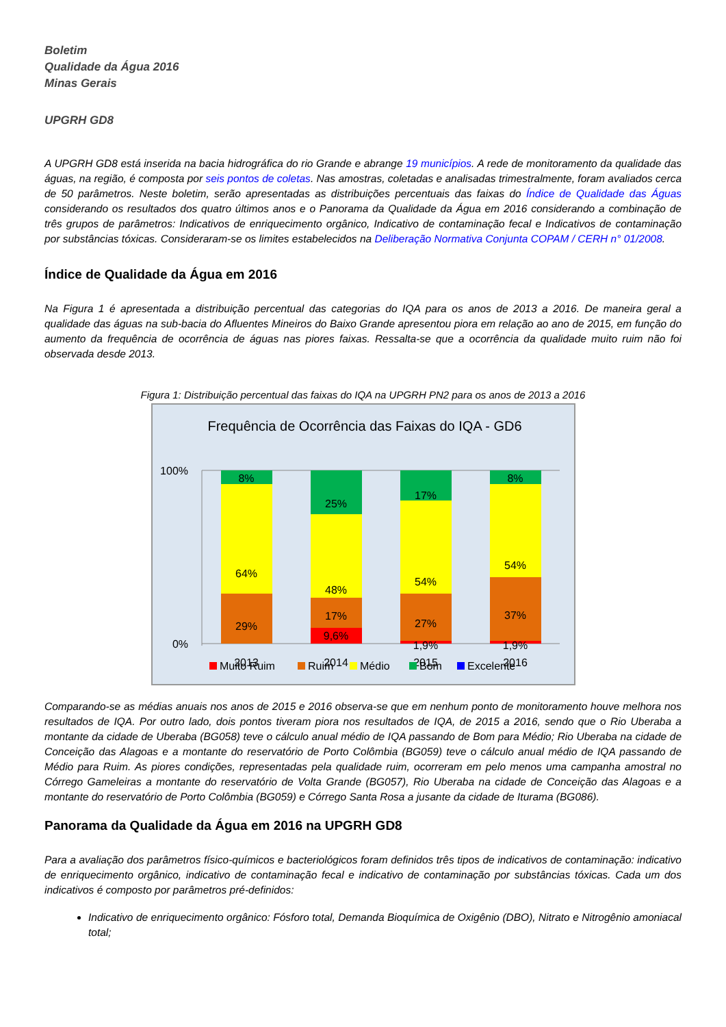Boletim
Qualidade da Água 2016
Minas Gerais
UPGRH GD8
A UPGRH GD8 está inserida na bacia hidrográfica do rio Grande e abrange 19 municípios. A rede de monitoramento da qualidade das águas, na região, é composta por seis pontos de coletas. Nas amostras, coletadas e analisadas trimestralmente, foram avaliados cerca de 50 parâmetros. Neste boletim, serão apresentadas as distribuições percentuais das faixas do Índice de Qualidade das Águas considerando os resultados dos quatro últimos anos e o Panorama da Qualidade da Água em 2016 considerando a combinação de três grupos de parâmetros: Indicativos de enriquecimento orgânico, Indicativo de contaminação fecal e Indicativos de contaminação por substâncias tóxicas. Consideraram-se os limites estabelecidos na Deliberação Normativa Conjunta COPAM / CERH n° 01/2008.
Índice de Qualidade da Água em 2016
Na Figura 1 é apresentada a distribuição percentual das categorias do IQA para os anos de 2013 a 2016. De maneira geral a qualidade das águas na sub-bacia do Afluentes Mineiros do Baixo Grande apresentou piora em relação ao ano de 2015, em função do aumento da frequência de ocorrência de águas nas piores faixas. Ressalta-se que a ocorrência da qualidade muito ruim não foi observada desde 2013.
Figura 1: Distribuição percentual das faixas do IQA na UPGRH PN2 para os anos de 2013 a 2016
Frequência de Ocorrência das Faixas do IQA - GD6
100%
0%
8%
64%
29%
25%
48%
17%
9,6%
17%
54%
27%
1,9%
8%
54%
37%
1,9%
2013
2014
2015
2016
Muito Ruim
Ruim
Médio
Bom
Excelente
Comparando-se as médias anuais nos anos de 2015 e 2016 observa-se que em nenhum ponto de monitoramento houve melhora nos resultados de IQA. Por outro lado, dois pontos tiveram piora nos resultados de IQA, de 2015 a 2016, sendo que o Rio Uberaba a montante da cidade de Uberaba (BG058) teve o cálculo anual médio de IQA passando de Bom para Médio; Rio Uberaba na cidade de Conceição das Alagoas e a montante do reservatório de Porto Colômbia (BG059) teve o cálculo anual médio de IQA passando de Médio para Ruim. As piores condições, representadas pela qualidade ruim, ocorreram em pelo menos uma campanha amostral no Córrego Gameleiras a montante do reservatório de Volta Grande (BG057), Rio Uberaba na cidade de Conceição das Alagoas e a montante do reservatório de Porto Colômbia (BG059) e Córrego Santa Rosa a jusante da cidade de Iturama (BG086).
Panorama da Qualidade da Água em 2016 na UPGRH GD8
Para a avaliação dos parâmetros físico-químicos e bacteriológicos foram definidos três tipos de indicativos de contaminação: indicativo de enriquecimento orgânico, indicativo de contaminação fecal e indicativo de contaminação por substâncias tóxicas. Cada um dos indicativos é composto por parâmetros pré-definidos:
Indicativo de enriquecimento orgânico: Fósforo total, Demanda Bioquímica de Oxigênio (DBO), Nitrato e Nitrogênio amoniacal total;